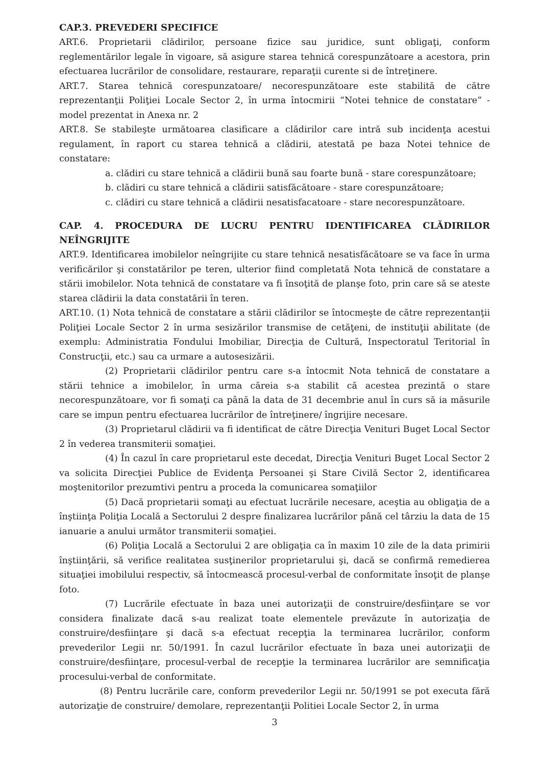CAP.3. PREVEDERI SPECIFICE
ART.6. Proprietarii clădirilor, persoane fizice sau juridice, sunt obligaţi, conform reglementărilor legale în vigoare, să asigure starea tehnică corespunzătoare a acestora, prin efectuarea lucrărilor de consolidare, restaurare, reparaţii curente si de întreţinere.
ART.7. Starea tehnică corespunzatoare/ necorespunzătoare este stabilită de către reprezentanţii Poliţiei Locale Sector 2, în urma întocmirii “Notei tehnice de constatare” - model prezentat in Anexa nr. 2
ART.8. Se stabileşte următoarea clasificare a clădirilor care intră sub incidenţa acestui regulament, în raport cu starea tehnică a clădirii, atestată pe baza Notei tehnice de constatare:
a. clădiri cu stare tehnică a clădirii bună sau foarte bună - stare corespunzătoare;
b. clădiri cu stare tehnică a clădirii satisfăcătoare - stare corespunzătoare;
c. clădiri cu stare tehnică a clădirii nesatisfacatoare - stare necorespunzătoare.
CAP. 4. PROCEDURA DE LUCRU PENTRU IDENTIFICAREA CLĂDIRILOR NEÎNGRIJITE
ART.9. Identificarea imobilelor neîngrijite cu stare tehnică nesatisfăcătoare se va face în urma verificărilor şi constatărilor pe teren, ulterior fiind completată Nota tehnică de constatare a stării imobilelor. Nota tehnică de constatare va fi însoţită de planşe foto, prin care să se ateste starea clădirii la data constatării în teren.
ART.10. (1) Nota tehnică de constatare a stării clădirilor se întocmeşte de către reprezentanţii Poliţiei Locale Sector 2 în urma sesizărilor transmise de cetăţeni, de instituţii abilitate (de exemplu: Administratia Fondului Imobiliar, Direcţia de Cultură, Inspectoratul Teritorial în Construcţii, etc.) sau ca urmare a autosesizării.
(2) Proprietarii clădirilor pentru care s-a întocmit Nota tehnică de constatare a stării tehnice a imobilelor, în urma căreia s-a stabilit că acestea prezintă o stare necorespunzătoare, vor fi somaţi ca până la data de 31 decembrie anul în curs să ia măsurile care se impun pentru efectuarea lucrărilor de întreţinere/ îngrijire necesare.
(3) Proprietarul clădirii va fi identificat de către Direcţia Venituri Buget Local Sector 2 în vederea transmiterii somaţiei.
(4) În cazul în care proprietarul este decedat, Direcţia Venituri Buget Local Sector 2 va solicita Direcţiei Publice de Evidenţa Persoanei şi Stare Civilă Sector 2, identificarea moştenitorilor prezumtivi pentru a proceda la comunicarea somaţiilor
(5) Dacă proprietarii somaţi au efectuat lucrările necesare, aceştia au obligaţia de a înştiinţa Poliţia Locală a Sectorului 2 despre finalizarea lucrărilor până cel târziu la data de 15 ianuarie a anului următor transmiterii somaţiei.
(6) Poliţia Locală a Sectorului 2 are obligaţia ca în maxim 10 zile de la data primirii înştiinţării, să verifice realitatea susţinerilor proprietarului şi, dacă se confirmă remedierea situaţiei imobilului respectiv, să întocmească procesul-verbal de conformitate însoţit de planşe foto.
(7) Lucrările efectuate în baza unei autorizaţii de construire/desfiinţare se vor considera finalizate dacă s-au realizat toate elementele prevăzute în autorizaţia de construire/desfiinţare şi dacă s-a efectuat recepţia la terminarea lucrărilor, conform prevederilor Legii nr. 50/1991. În cazul lucrărilor efectuate în baza unei autorizaţii de construire/desfiinţare, procesul-verbal de recepţie la terminarea lucrărilor are semnificaţia procesului-verbal de conformitate.
(8) Pentru lucrările care, conform prevederilor Legii nr. 50/1991 se pot executa fără autorizaţie de construire/ demolare, reprezentanţii Politiei Locale Sector 2, în urma
3